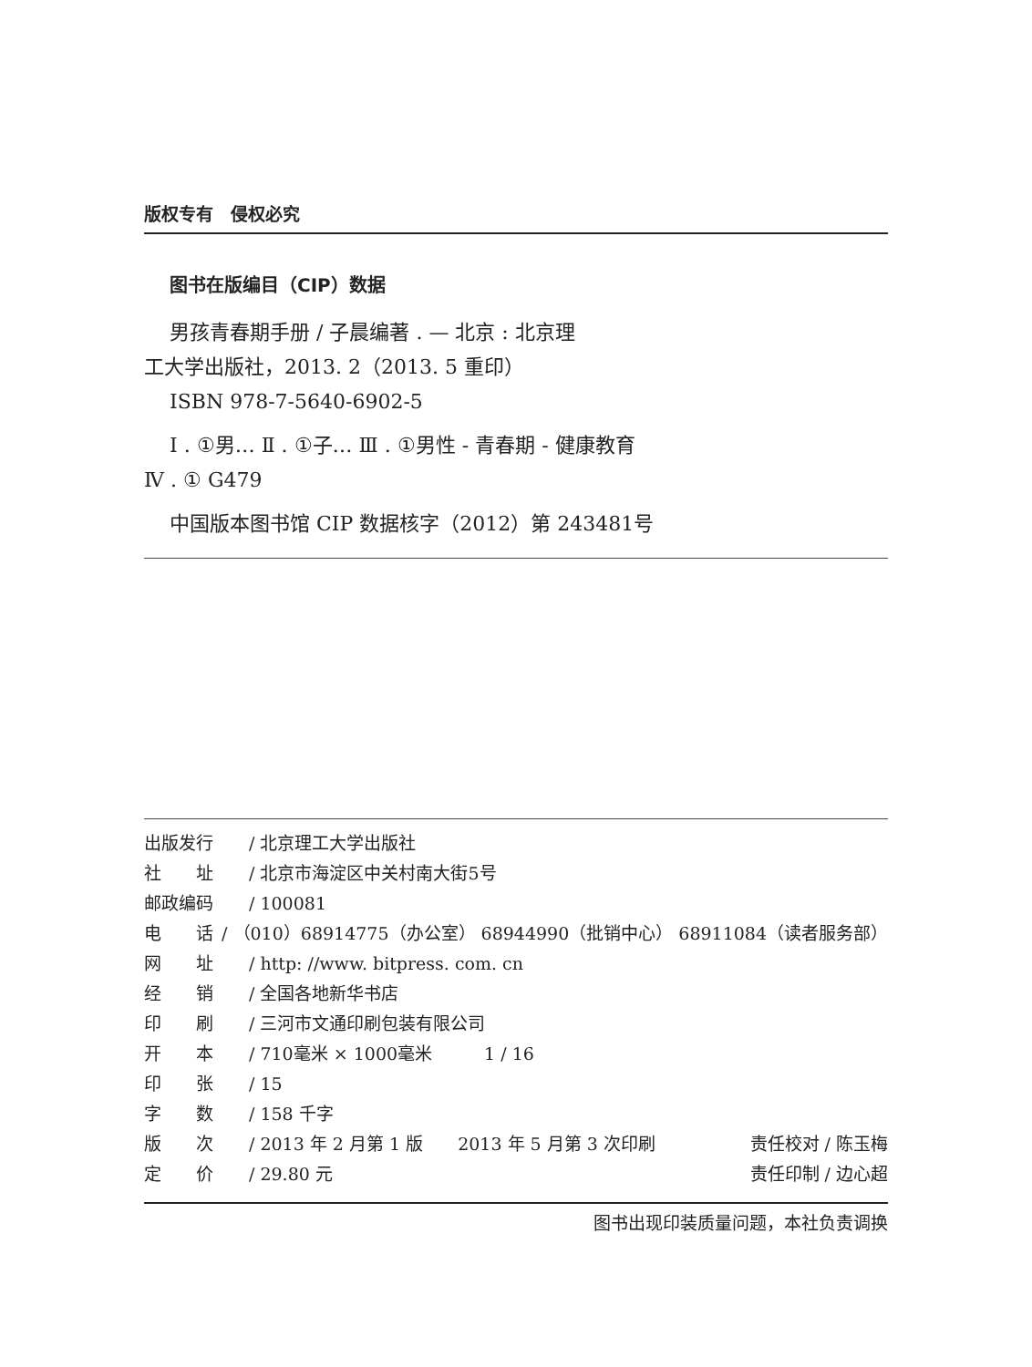版权专有　侵权必究
图书在版编目（CIP）数据
男孩青春期手册 / 子晨编著 . — 北京 : 北京理
工大学出版社，2013. 2（2013. 5 重印）
ISBN 978-7-5640-6902-5
Ⅰ . ①男… Ⅱ . ①子… Ⅲ . ①男性 - 青春期 - 健康教育
Ⅳ . ① G479
中国版本图书馆 CIP 数据核字（2012）第 243481号
出版发行 / 北京理工大学出版社
社　　址 / 北京市海淀区中关村南大街5号
邮政编码 / 100081
电　　话 / （010）68914775（办公室） 68944990（批销中心） 68911084（读者服务部）
网　　址 / http: //www. bitpress. com. cn
经　　销 / 全国各地新华书店
印　　刷 / 三河市文通印刷包装有限公司
开　　本 / 710毫米 × 1000毫米　　　1 / 16
印　　张 / 15
字　　数 / 158 千字
版　　次 / 2013 年 2 月第 1 版　　2013 年 5 月第 3 次印刷 责任校对 / 陈玉梅
定　　价 / 29.80 元 责任印制 / 边心超
图书出现印装质量问题，本社负责调换